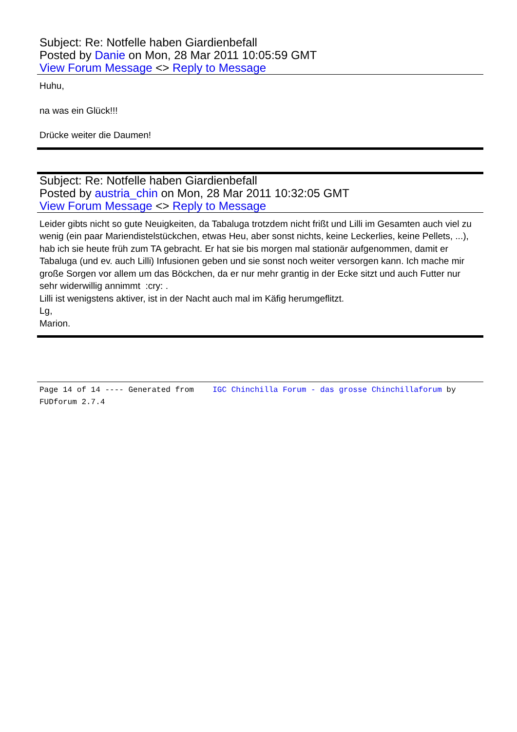Subject: Re: Notfelle haben Giardienbefall
Posted by Danie on Mon, 28 Mar 2011 10:05:59 GMT
View Forum Message <> Reply to Message
Huhu,
na was ein Glück!!!
Drücke weiter die Daumen!
Subject: Re: Notfelle haben Giardienbefall
Posted by austria_chin on Mon, 28 Mar 2011 10:32:05 GMT
View Forum Message <> Reply to Message
Leider gibts nicht so gute Neuigkeiten, da Tabaluga trotzdem nicht frißt und Lilli im Gesamten auch viel zu wenig (ein paar Mariendistelstückchen, etwas Heu, aber sonst nichts, keine Leckerlies, keine Pellets, ...), hab ich sie heute früh zum TA gebracht. Er hat sie bis morgen mal stationär aufgenommen, damit er Tabaluga (und ev. auch Lilli) Infusionen geben und sie sonst noch weiter versorgen kann. Ich mache mir große Sorgen vor allem um das Böckchen, da er nur mehr grantig in der Ecke sitzt und auch Futter nur sehr widerwillig annimmt :cry: .
Lilli ist wenigstens aktiver, ist in der Nacht auch mal im Käfig herumgeflitzt.
Lg,
Marion.
Page 14 of 14 ---- Generated from IGC Chinchilla Forum - das grosse Chinchillaforum by FUDforum 2.7.4